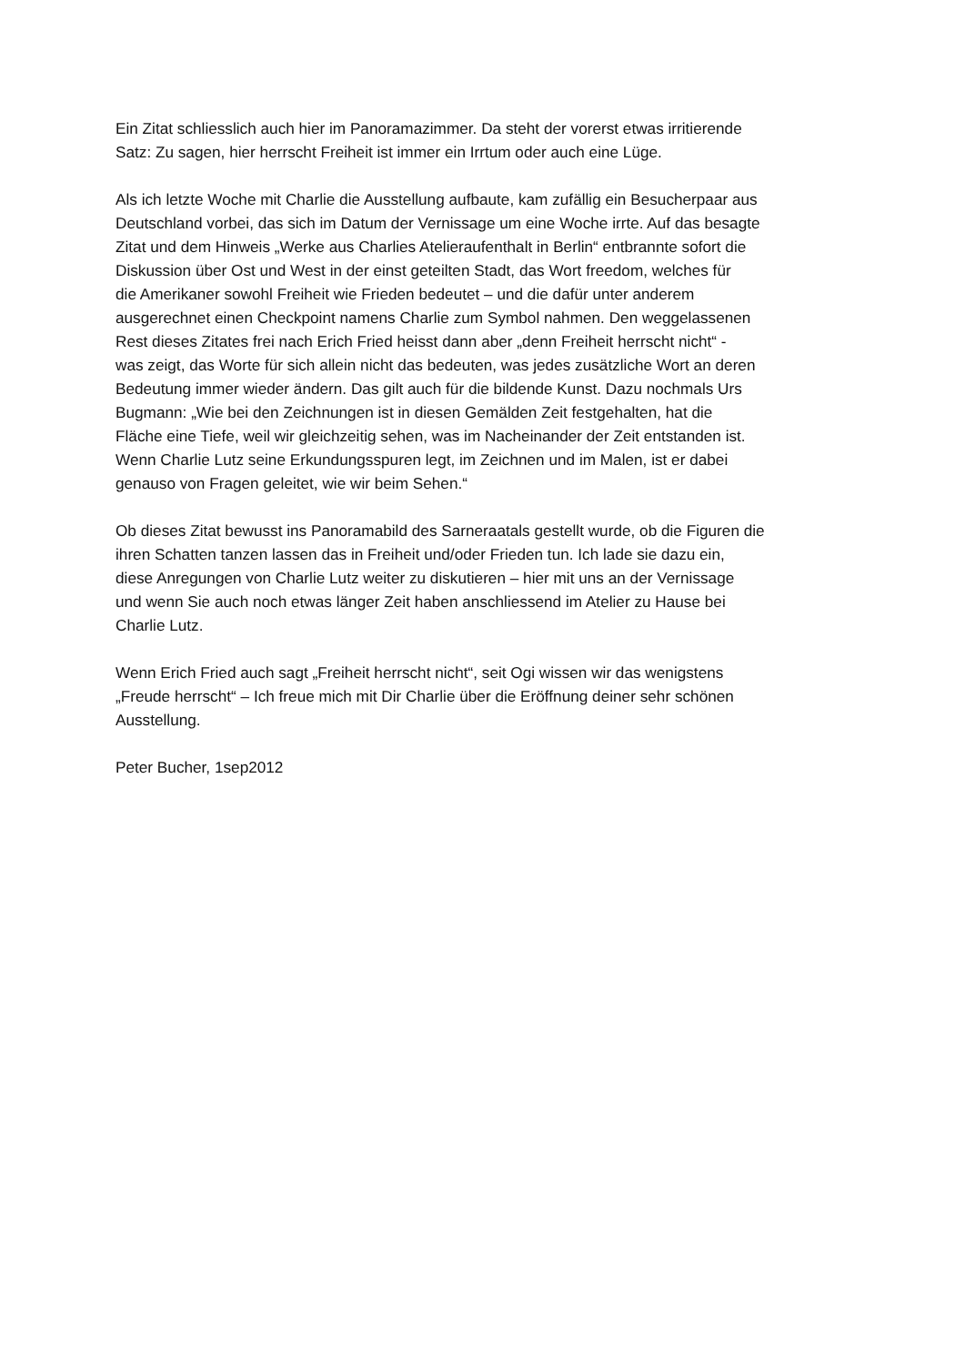Ein Zitat schliesslich auch hier im Panoramazimmer. Da steht der vorerst etwas irritierende
Satz: Zu sagen, hier herrscht Freiheit ist immer ein Irrtum oder auch eine Lüge.
Als ich letzte Woche mit Charlie die Ausstellung aufbaute, kam zufällig ein Besucherpaar aus
Deutschland vorbei, das sich im Datum der Vernissage um eine Woche irrte. Auf das besagte
Zitat und dem Hinweis „Werke aus Charlies Atelieraufenthalt in Berlin“ entbrannte sofort die
Diskussion über Ost und West in der einst geteilten Stadt, das Wort freedom, welches für
die Amerikaner sowohl Freiheit wie Frieden bedeutet – und die dafür unter anderem
ausgerechnet einen Checkpoint namens Charlie zum Symbol nahmen. Den weggelassenen
Rest dieses Zitates frei nach Erich Fried heisst dann aber „denn Freiheit herrscht nicht“ -
was zeigt, das Worte für sich allein nicht das bedeuten, was jedes zusätzliche Wort an deren
Bedeutung immer wieder ändern. Das gilt auch für die bildende Kunst. Dazu nochmals Urs
Bugmann: „Wie bei den Zeichnungen ist in diesen Gemälden Zeit festgehalten, hat die
Fläche eine Tiefe, weil wir gleichzeitig sehen, was im Nacheinander der Zeit entstanden ist.
Wenn Charlie Lutz seine Erkundungsspuren legt, im Zeichnen und im Malen, ist er dabei
genauso von Fragen geleitet, wie wir beim Sehen.“
Ob dieses Zitat bewusst ins Panoramabild des Sarneraatals gestellt wurde, ob die Figuren die
ihren Schatten tanzen lassen das in Freiheit und/oder Frieden tun. Ich lade sie dazu ein,
diese Anregungen von Charlie Lutz weiter zu diskutieren – hier mit uns an der Vernissage
und wenn Sie auch noch etwas länger Zeit haben anschliessend im Atelier zu Hause bei
Charlie Lutz.
Wenn Erich Fried auch sagt „Freiheit herrscht nicht“, seit Ogi wissen wir das wenigstens
„Freude herrscht“ – Ich freue mich mit Dir Charlie über die Eröffnung deiner sehr schönen
Ausstellung.
Peter Bucher, 1sep2012